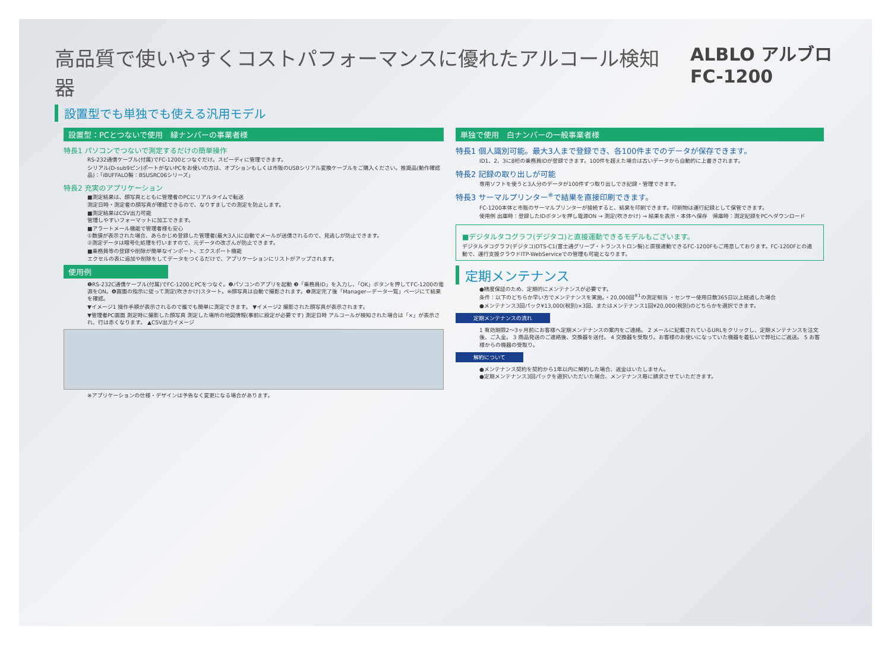高品質で使いやすくコストパフォーマンスに優れたアルコール検知器
ALBLO アルブロ
FC-1200
設置型でも単独でも使える汎用モデル
設置型：PCとつないで使用　緑ナンバーの事業者様
特長1 パソコンでつないで測定するだけの簡単操作
RS-232通信ケーブル(付属)でFC-1200とつなぐだけ。スピーディに管理できます。
シリアル(D-sub9ピン)ポートがないPCをお使いの方は、オプションもしくは市販のUSBシリアル変換ケーブルをご購入ください。推奨品(動作確認品)：「iBUFFALO製：BSUSRC06シリーズ」
特長2 充実のアプリケーション
■測定結果は、顔写真とともに管理者のPCにリアルタイムで転送
測定日時・測定者の顔写真が確認できるので、なりすましでの測定を防止します。
■測定結果はCSV出力可能
管理しやすいフォーマットに加工できます。
■アラートメール機能で管理者様も安心
①数値が表示された場合、あらかじめ登録した管理者(最大3人)に自動でメールが送信されるので、見逃しが防止できます。
②測定データは暗号化処理を行いますので、元データの改ざんが防止できます。
■乗務員等の登録や削除が簡単なインポート、エクスポート機能
エクセルの表に追加や削除をしてデータをつくるだけで、アプリケーションにリストがアップされます。
使用例
❶RS-232C通信ケーブル(付属)でFC-1200とPCをつなぐ。❷パソコンのアプリを起動 ❸「乗務員ID」を入力し、「OK」ボタンを押してFC-1200の電源をON。❹画面の指示に従って測定(吹きかけ)スタート。※顔写真は自動で撮影されます。❺測定完了後「Manager—データ一覧」ページにて結果を確認。
▼イメージ1 操作手順が表示されるので誰でも簡単に測定できます。 ▼イメージ2 撮影された顔写真が表示されます。
▼管理者PC画面 測定時に撮影した顔写真 測定した場所の地図情報(事前に設定が必要です) 測定日時 アルコールが検知された場合は「×」が表示され、行は赤くなります。 ▲CSV出力イメージ
※アプリケーションの仕様・デザインは予告なく変更になる場合があります。
単独で使用　白ナンバーの一般事業者様
特長1 個人識別可能。最大3人まで登録でき、各100件までのデータが保存できます。
ID1、2、3に8桁の乗務員IDが登録できます。100件を超えた場合は古いデータから自動的に上書きされます。
特長2 記録の取り出しが可能
専用ソフトを使うと3人分のデータが100件ずつ取り出しでき記録・管理できます。
特長3 サーマルプリンター<sup>※</sup>で結果を直接印刷できます。
FC-1200本体と市販のサーマルプリンターが接続すると、結果を印刷できます。印刷物は運行記録として保管できます。
使用例 出庫時：登録したIDボタンを押し電源ON → 測定(吹きかけ) → 結果を表示・本体へ保存　帰庫時：測定記録をPCへダウンロード
■デジタルタコグラフ(デジタコ)と直接運動できるモデルもございます。
デジタルタコグラフ(デジタコ)DTS-C1(富士通グリープ・トランストロン製)と直接連動できるFC-1200Fもご用意しております。FC-1200Fとの連動で、運行支援クラウドITP-WebServiceでの管理も可能となります。
定期メンテナンス
●精度保証のため、定期的にメンテナンスが必要です。
条件：以下のどちらか早い方でメンテナンスを実施。・20,000回<sup>※1</sup>の測定相当 ・センサー使用日数365日以上経過した場合
●メンテナンス3回パック¥13,000(税別)×3回、またはメンテナンス1回¥20,000(税別)のどちらかを選択できます。
定期メンテナンスの流れ
1 有効期限2〜3ヶ月前にお客様へ定期メンテナンスの案内をご連絡。 2 メールに記載されているURLをクリックし、定期メンテナンスを注文後、ご入金。 3 商品発送のご連絡後、交換器を送付。 4 交換器を受取り。お客様のお使いになっていた機器を着払いで弊社にご返送。 5 お客様からの機器の受取り。
解約について
●メンテナンス契約を契約から1年以内に解約した場合、返金はいたしません。
●定期メンテナンス3回パックを選択いただいた場合、メンテナンス毎に請求させていただきます。